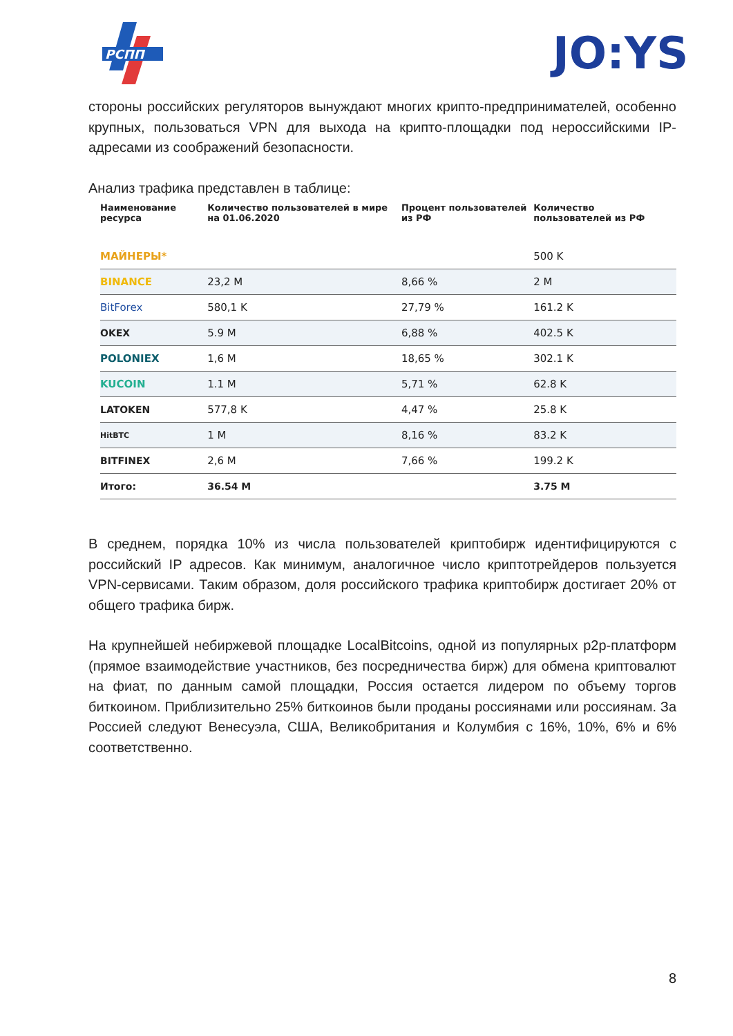РСПП
JO:YS
стороны российских регуляторов вынуждают многих крипто-предпринимателей, особенно крупных, пользоваться VPN для выхода на крипто-площадки под нероссийскими IP-адресами из соображений безопасности.
Анализ трафика представлен в таблице:
| Наименование ресурса | Количество пользователей в мире на 01.06.2020 | Процент пользователей из РФ | Количество пользователей из РФ |
| --- | --- | --- | --- |
| МАЙНЕРЫ* | | | 500 K |
| BINANCE | 23,2 M | 8,66 % | 2 M |
| BitForex | 580,1 K | 27,79 % | 161.2 K |
| OKEX | 5.9 M | 6,88 % | 402.5 K |
| POLONIEX | 1,6 M | 18,65 % | 302.1 K |
| KUCOIN | 1.1 M | 5,71 % | 62.8 K |
| LATOKEN | 577,8 K | 4,47 % | 25.8 K |
| HitBTC | 1 M | 8,16 % | 83.2 K |
| BITFINEX | 2,6 M | 7,66 % | 199.2 K |
| Итого: | 36.54 M | | 3.75 M |
В среднем, порядка 10% из числа пользователей криптобирж идентифицируются с российский IP адресов. Как минимум, аналогичное число криптотрейдеров пользуется VPN-сервисами. Таким образом, доля российского трафика криптобирж достигает 20% от общего трафика бирж.
На крупнейшей небиржевой площадке LocalBitcoins, одной из популярных p2p-платформ (прямое взаимодействие участников, без посредничества бирж) для обмена криптовалют на фиат, по данным самой площадки, Россия остается лидером по объему торгов биткоином. Приблизительно 25% биткоинов были проданы россиянами или россиянам. За Россией следуют Венесуэла, США, Великобритания и Колумбия с 16%, 10%, 6% и 6% соответственно.
8